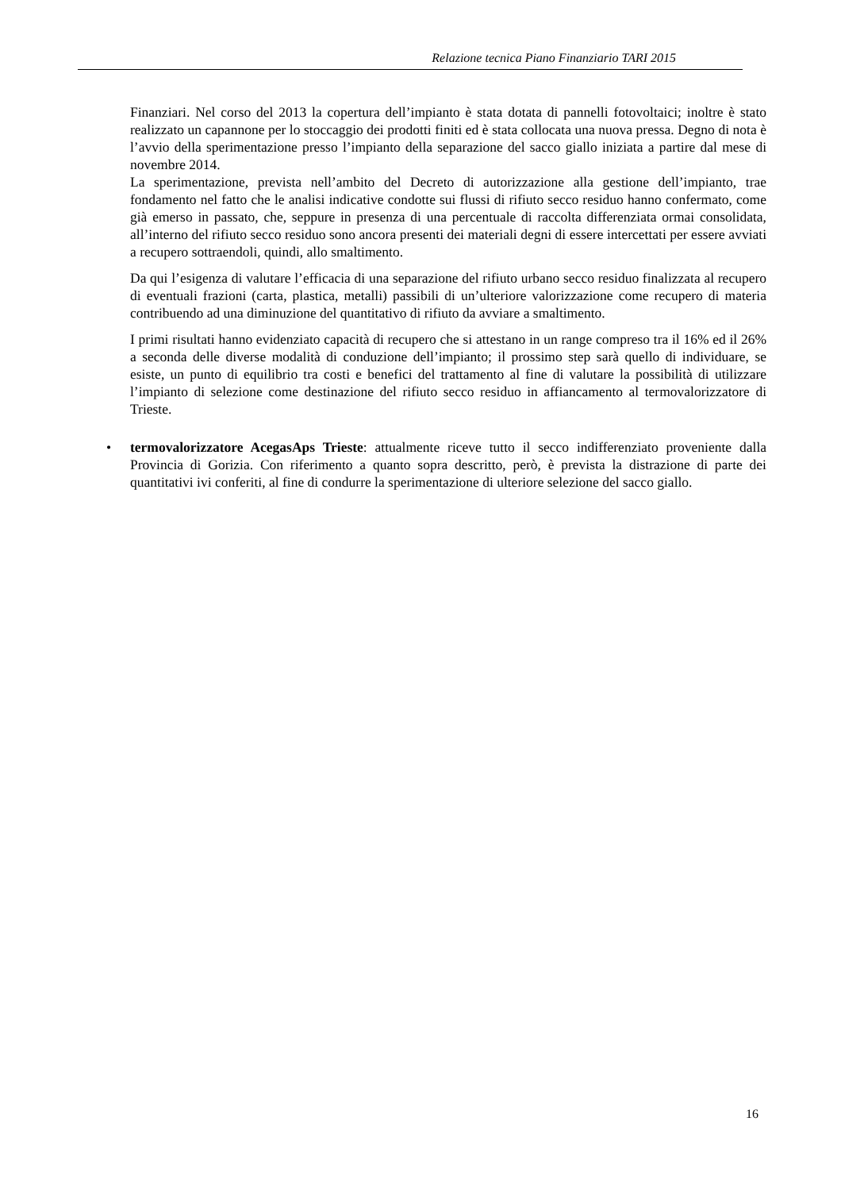Relazione tecnica Piano Finanziario TARI 2015
Finanziari. Nel corso del 2013 la copertura dell’impianto è stata dotata di pannelli fotovoltaici; inoltre è stato realizzato un capannone per lo stoccaggio dei prodotti finiti ed è stata collocata una nuova pressa. Degno di nota è l’avvio della sperimentazione presso l’impianto della separazione del sacco giallo iniziata a partire dal mese di novembre 2014.
La sperimentazione, prevista nell’ambito del Decreto di autorizzazione alla gestione dell’impianto, trae fondamento nel fatto che le analisi indicative condotte sui flussi di rifiuto secco residuo hanno confermato, come già emerso in passato, che, seppure in presenza di una percentuale di raccolta differenziata ormai consolidata, all’interno del rifiuto secco residuo sono ancora presenti dei materiali degni di essere intercettati per essere avviati a recupero sottraendoli, quindi, allo smaltimento.
Da qui l’esigenza di valutare l’efficacia di una separazione del rifiuto urbano secco residuo finalizzata al recupero di eventuali frazioni (carta, plastica, metalli) passibili di un’ulteriore valorizzazione come recupero di materia contribuendo ad una diminuzione del quantitativo di rifiuto da avviare a smaltimento.
I primi risultati hanno evidenziato capacità di recupero che si attestano in un range compreso tra il 16% ed il 26% a seconda delle diverse modalità di conduzione dell’impianto; il prossimo step sarà quello di individuare, se esiste, un punto di equilibrio tra costi e benefici del trattamento al fine di valutare la possibilità di utilizzare l’impianto di selezione come destinazione del rifiuto secco residuo in affiancamento al termovalorizzatore di Trieste.
• termovalorizzatore AcegasAps Trieste: attualmente riceve tutto il secco indifferenziato proveniente dalla Provincia di Gorizia. Con riferimento a quanto sopra descritto, però, è prevista la distrazione di parte dei quantitativi ivi conferiti, al fine di condurre la sperimentazione di ulteriore selezione del sacco giallo.
16